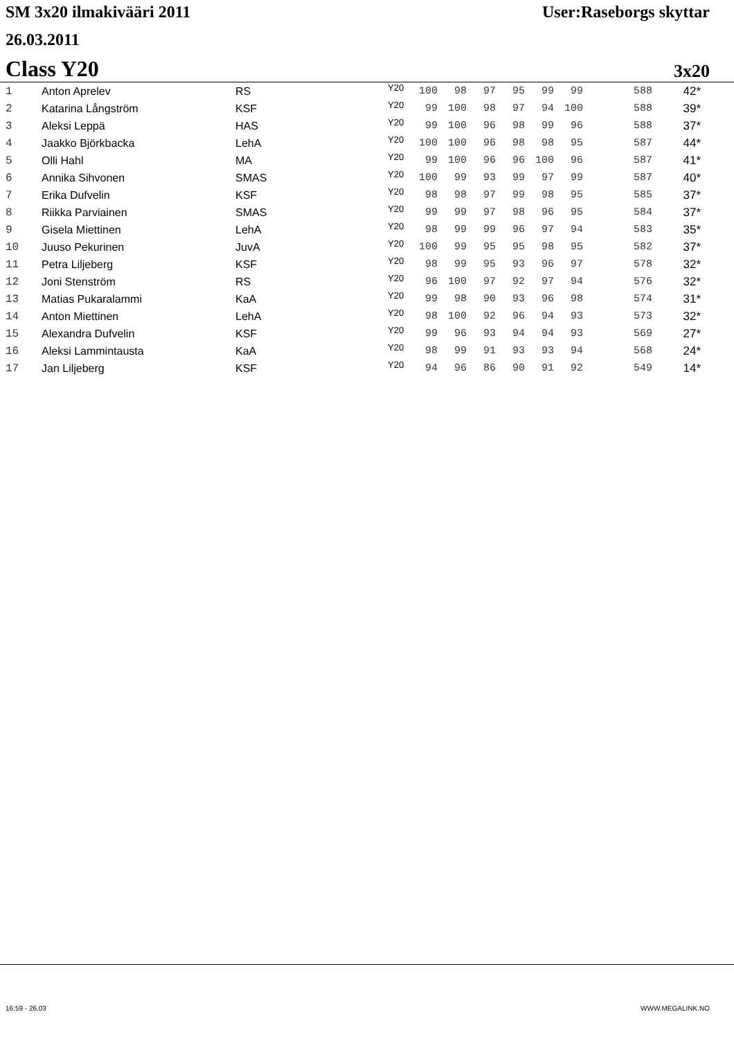SM 3x20 ilmakivääri 2011 User:Raseborgs skyttar
26.03.2011
Class Y20 3x20
| 1 | Anton Aprelev | RS | Y20 | 100 | 98 | 97 | 95 | 99 | 99 | 588 | 42* |
| 2 | Katarina Långström | KSF | Y20 | 99 | 100 | 98 | 97 | 94 | 100 | 588 | 39* |
| 3 | Aleksi Leppä | HAS | Y20 | 99 | 100 | 96 | 98 | 99 | 96 | 588 | 37* |
| 4 | Jaakko Björkbacka | LehA | Y20 | 100 | 100 | 96 | 98 | 98 | 95 | 587 | 44* |
| 5 | Olli Hahl | MA | Y20 | 99 | 100 | 96 | 96 | 100 | 96 | 587 | 41* |
| 6 | Annika Sihvonen | SMAS | Y20 | 100 | 99 | 93 | 99 | 97 | 99 | 587 | 40* |
| 7 | Erika Dufvelin | KSF | Y20 | 98 | 98 | 97 | 99 | 98 | 95 | 585 | 37* |
| 8 | Riikka Parviainen | SMAS | Y20 | 99 | 99 | 97 | 98 | 96 | 95 | 584 | 37* |
| 9 | Gisela Miettinen | LehA | Y20 | 98 | 99 | 99 | 96 | 97 | 94 | 583 | 35* |
| 10 | Juuso Pekurinen | JuvA | Y20 | 100 | 99 | 95 | 95 | 98 | 95 | 582 | 37* |
| 11 | Petra Liljeberg | KSF | Y20 | 98 | 99 | 95 | 93 | 96 | 97 | 578 | 32* |
| 12 | Joni Stenström | RS | Y20 | 96 | 100 | 97 | 92 | 97 | 94 | 576 | 32* |
| 13 | Matias Pukaralammi | KaA | Y20 | 99 | 98 | 90 | 93 | 96 | 98 | 574 | 31* |
| 14 | Anton Miettinen | LehA | Y20 | 98 | 100 | 92 | 96 | 94 | 93 | 573 | 32* |
| 15 | Alexandra Dufvelin | KSF | Y20 | 99 | 96 | 93 | 94 | 94 | 93 | 569 | 27* |
| 16 | Aleksi Lammintausta | KaA | Y20 | 98 | 99 | 91 | 93 | 93 | 94 | 568 | 24* |
| 17 | Jan Liljeberg | KSF | Y20 | 94 | 96 | 86 | 90 | 91 | 92 | 549 | 14* |
16:59 - 26.03 WWW.MEGALINK.NO